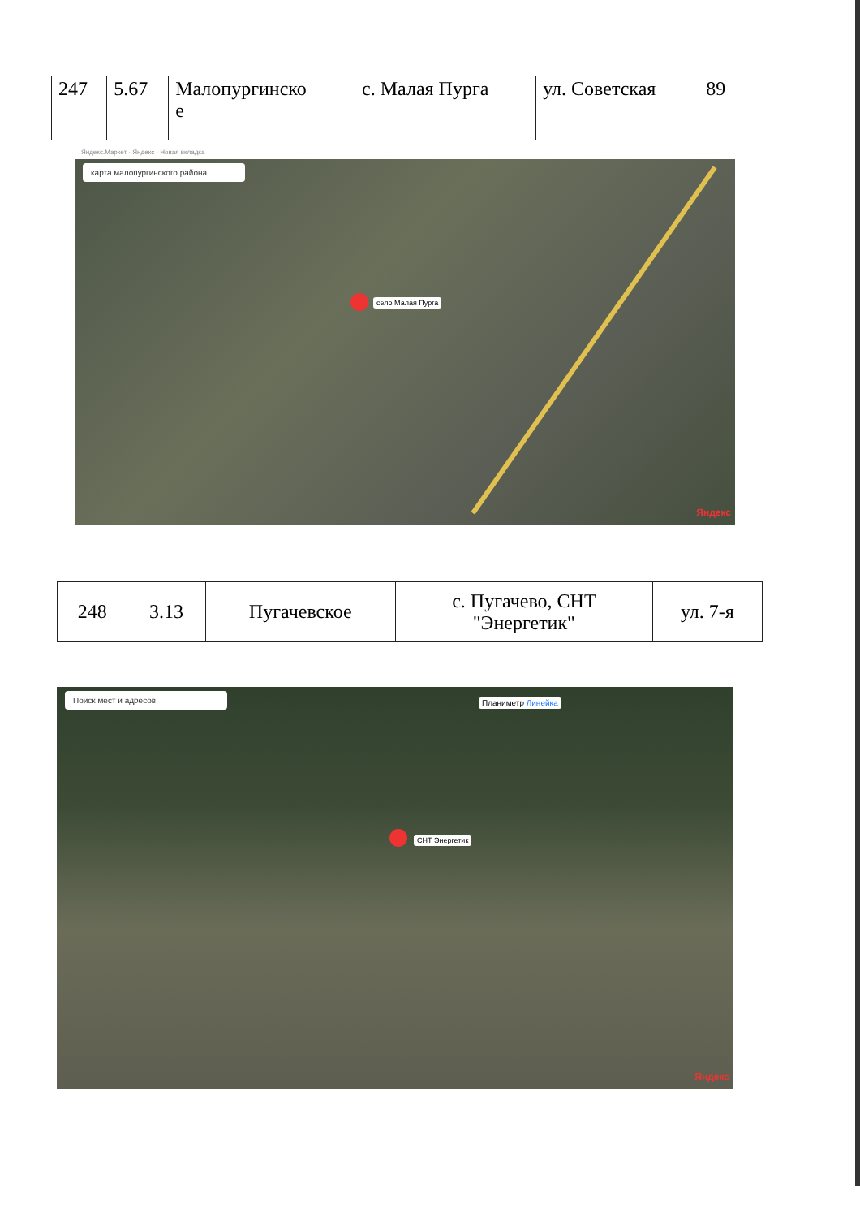| 247 | 5.67 | Малопургинско е | с. Малая Пурга | ул. Советская | 89 |
Яндекс.Маркет · Яндекс · Новая вкладка
карта малопургинского района
село Малая Пурга
Яндекс
| 248 | 3.13 | Пугачевское | с. Пугачево, СНТ "Энергетик" | ул. 7-я |
Поиск мест и адресов
Планиметр Линейка
СНТ Энергетик
Яндекс